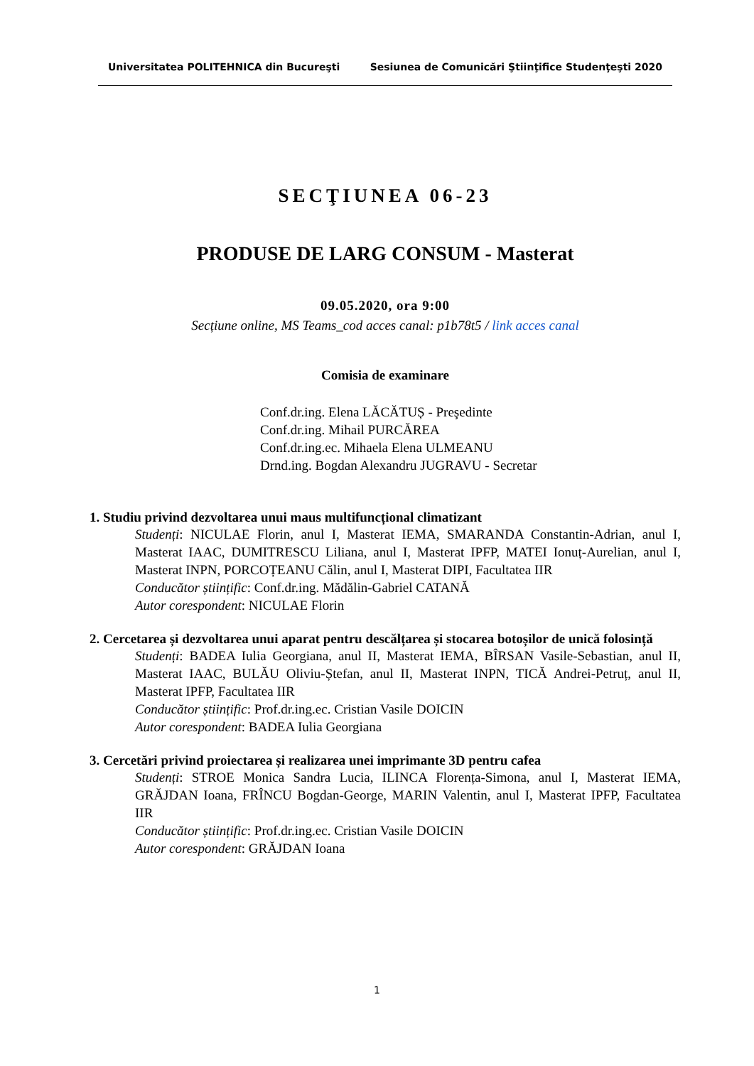Universitatea POLITEHNICA din Bucureşti Sesiunea de Comunicări Ştiinţifice Studenţeşti 2020
SECŢIUNEA 06-23
PRODUSE DE LARG CONSUM - Masterat
09.05.2020, ora 9:00
Secțiune online, MS Teams_cod acces canal: p1b78t5 / link acces canal
Comisia de examinare
Conf.dr.ing. Elena LĂCĂTUȘ - Preşedinte
Conf.dr.ing. Mihail PURCĂREA
Conf.dr.ing.ec. Mihaela Elena ULMEANU
Drnd.ing. Bogdan Alexandru JUGRAVU - Secretar
1. Studiu privind dezvoltarea unui maus multifuncțional climatizant
Studenți: NICULAE Florin, anul I, Masterat IEMA, SMARANDA Constantin-Adrian, anul I, Masterat IAAC, DUMITRESCU Liliana, anul I, Masterat IPFP, MATEI Ionuț-Aurelian, anul I, Masterat INPN, PORCOȚEANU Călin, anul I, Masterat DIPI, Facultatea IIR
Conducător științific: Conf.dr.ing. Mădălin-Gabriel CATANĂ
Autor corespondent: NICULAE Florin
2. Cercetarea și dezvoltarea unui aparat pentru descălțarea și stocarea botoșilor de unică folosință
Studenți: BADEA Iulia Georgiana, anul II, Masterat IEMA, BÎRSAN Vasile-Sebastian, anul II, Masterat IAAC, BULĂU Oliviu-Ștefan, anul II, Masterat INPN, TICĂ Andrei-Petruț, anul II, Masterat IPFP, Facultatea IIR
Conducător științific: Prof.dr.ing.ec. Cristian Vasile DOICIN
Autor corespondent: BADEA Iulia Georgiana
3. Cercetări privind proiectarea și realizarea unei imprimante 3D pentru cafea
Studenți: STROE Monica Sandra Lucia, ILINCA Florența-Simona, anul I, Masterat IEMA, GRĂJDAN Ioana, FRÎNCU Bogdan-George, MARIN Valentin, anul I, Masterat IPFP, Facultatea IIR
Conducător științific: Prof.dr.ing.ec. Cristian Vasile DOICIN
Autor corespondent: GRĂJDAN Ioana
1